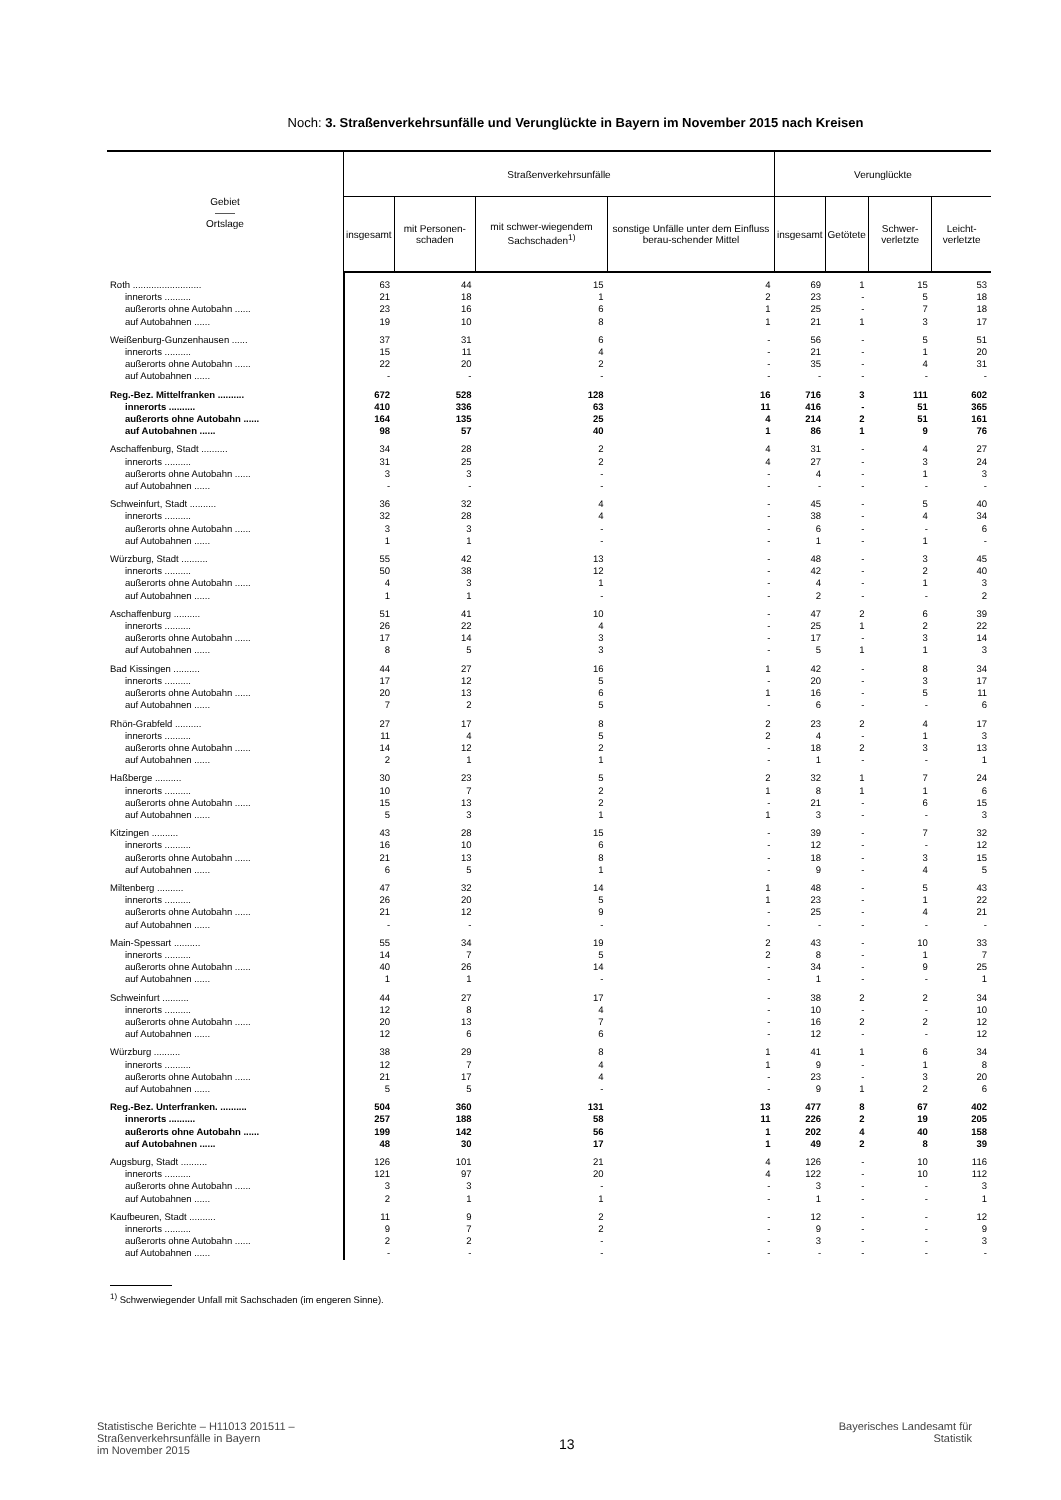Noch: 3. Straßenverkehrsunfälle und Verunglückte in Bayern im November 2015 nach Kreisen
| Gebiet —— Ortslage | Straßenverkehrsunfälle | | | | Verunglückte | | | |
| --- | --- | --- | --- | --- | --- | --- | --- | --- |
| | insgesamt | mit Personen-schaden | mit schwer-wiegendem Sachschaden<sup>1)</sup> | sonstige Unfälle unter dem Einfluss berau-schender Mittel | insgesamt | Getötete | Schwer-verletzte | Leicht-verletzte |
| Roth .......................... | 63 | 44 | 15 | 4 | 69 | 1 | 15 | 53 |
| innerorts .......... | 21 | 18 | 1 | 2 | 23 | - | 5 | 18 |
| außerorts ohne Autobahn ...... | 23 | 16 | 6 | 1 | 25 | - | 7 | 18 |
| auf Autobahnen ...... | 19 | 10 | 8 | 1 | 21 | 1 | 3 | 17 |
| Weißenburg-Gunzenhausen ...... | 37 | 31 | 6 | - | 56 | - | 5 | 51 |
| innerorts .......... | 15 | 11 | 4 | - | 21 | - | 1 | 20 |
| außerorts ohne Autobahn ...... | 22 | 20 | 2 | - | 35 | - | 4 | 31 |
| auf Autobahnen ...... | - | - | - | - | - | - | - | - |
| Reg.-Bez. Mittelfranken .......... | 672 | 528 | 128 | 16 | 716 | 3 | 111 | 602 |
| innerorts .......... | 410 | 336 | 63 | 11 | 416 | - | 51 | 365 |
| außerorts ohne Autobahn ...... | 164 | 135 | 25 | 4 | 214 | 2 | 51 | 161 |
| auf Autobahnen ...... | 98 | 57 | 40 | 1 | 86 | 1 | 9 | 76 |
| Aschaffenburg, Stadt .......... | 34 | 28 | 2 | 4 | 31 | - | 4 | 27 |
| innerorts .......... | 31 | 25 | 2 | 4 | 27 | - | 3 | 24 |
| außerorts ohne Autobahn ...... | 3 | 3 | - | - | 4 | - | 1 | 3 |
| auf Autobahnen ...... | - | - | - | - | - | - | - | - |
| Schweinfurt, Stadt .......... | 36 | 32 | 4 | - | 45 | - | 5 | 40 |
| innerorts .......... | 32 | 28 | 4 | - | 38 | - | 4 | 34 |
| außerorts ohne Autobahn ...... | 3 | 3 | - | - | 6 | - | - | 6 |
| auf Autobahnen ...... | 1 | 1 | - | - | 1 | - | 1 | - |
| Würzburg, Stadt .......... | 55 | 42 | 13 | - | 48 | - | 3 | 45 |
| innerorts .......... | 50 | 38 | 12 | - | 42 | - | 2 | 40 |
| außerorts ohne Autobahn ...... | 4 | 3 | 1 | - | 4 | - | 1 | 3 |
| auf Autobahnen ...... | 1 | 1 | - | - | 2 | - | - | 2 |
| Aschaffenburg .......... | 51 | 41 | 10 | - | 47 | 2 | 6 | 39 |
| innerorts .......... | 26 | 22 | 4 | - | 25 | 1 | 2 | 22 |
| außerorts ohne Autobahn ...... | 17 | 14 | 3 | - | 17 | - | 3 | 14 |
| auf Autobahnen ...... | 8 | 5 | 3 | - | 5 | 1 | 1 | 3 |
| Bad Kissingen .......... | 44 | 27 | 16 | 1 | 42 | - | 8 | 34 |
| innerorts .......... | 17 | 12 | 5 | - | 20 | - | 3 | 17 |
| außerorts ohne Autobahn ...... | 20 | 13 | 6 | 1 | 16 | - | 5 | 11 |
| auf Autobahnen ...... | 7 | 2 | 5 | - | 6 | - | - | 6 |
| Rhön-Grabfeld .......... | 27 | 17 | 8 | 2 | 23 | 2 | 4 | 17 |
| innerorts .......... | 11 | 4 | 5 | 2 | 4 | - | 1 | 3 |
| außerorts ohne Autobahn ...... | 14 | 12 | 2 | - | 18 | 2 | 3 | 13 |
| auf Autobahnen ...... | 2 | 1 | 1 | - | 1 | - | - | 1 |
| Haßberge .......... | 30 | 23 | 5 | 2 | 32 | 1 | 7 | 24 |
| innerorts .......... | 10 | 7 | 2 | 1 | 8 | 1 | 1 | 6 |
| außerorts ohne Autobahn ...... | 15 | 13 | 2 | - | 21 | - | 6 | 15 |
| auf Autobahnen ...... | 5 | 3 | 1 | 1 | 3 | - | - | 3 |
| Kitzingen .......... | 43 | 28 | 15 | - | 39 | - | 7 | 32 |
| innerorts .......... | 16 | 10 | 6 | - | 12 | - | - | 12 |
| außerorts ohne Autobahn ...... | 21 | 13 | 8 | - | 18 | - | 3 | 15 |
| auf Autobahnen ...... | 6 | 5 | 1 | - | 9 | - | 4 | 5 |
| Miltenberg .......... | 47 | 32 | 14 | 1 | 48 | - | 5 | 43 |
| innerorts .......... | 26 | 20 | 5 | 1 | 23 | - | 1 | 22 |
| außerorts ohne Autobahn ...... | 21 | 12 | 9 | - | 25 | - | 4 | 21 |
| auf Autobahnen ...... | - | - | - | - | - | - | - | - |
| Main-Spessart .......... | 55 | 34 | 19 | 2 | 43 | - | 10 | 33 |
| innerorts .......... | 14 | 7 | 5 | 2 | 8 | - | 1 | 7 |
| außerorts ohne Autobahn ...... | 40 | 26 | 14 | - | 34 | - | 9 | 25 |
| auf Autobahnen ...... | 1 | 1 | - | - | 1 | - | - | 1 |
| Schweinfurt .......... | 44 | 27 | 17 | - | 38 | 2 | 2 | 34 |
| innerorts .......... | 12 | 8 | 4 | - | 10 | - | - | 10 |
| außerorts ohne Autobahn ...... | 20 | 13 | 7 | - | 16 | 2 | 2 | 12 |
| auf Autobahnen ...... | 12 | 6 | 6 | - | 12 | - | - | 12 |
| Würzburg .......... | 38 | 29 | 8 | 1 | 41 | 1 | 6 | 34 |
| innerorts .......... | 12 | 7 | 4 | 1 | 9 | - | 1 | 8 |
| außerorts ohne Autobahn ...... | 21 | 17 | 4 | - | 23 | - | 3 | 20 |
| auf Autobahnen ...... | 5 | 5 | - | - | 9 | 1 | 2 | 6 |
| Reg.-Bez. Unterfranken. .......... | 504 | 360 | 131 | 13 | 477 | 8 | 67 | 402 |
| innerorts .......... | 257 | 188 | 58 | 11 | 226 | 2 | 19 | 205 |
| außerorts ohne Autobahn ...... | 199 | 142 | 56 | 1 | 202 | 4 | 40 | 158 |
| auf Autobahnen ...... | 48 | 30 | 17 | 1 | 49 | 2 | 8 | 39 |
| Augsburg, Stadt .......... | 126 | 101 | 21 | 4 | 126 | - | 10 | 116 |
| innerorts .......... | 121 | 97 | 20 | 4 | 122 | - | 10 | 112 |
| außerorts ohne Autobahn ...... | 3 | 3 | - | - | 3 | - | - | 3 |
| auf Autobahnen ...... | 2 | 1 | 1 | - | 1 | - | - | 1 |
| Kaufbeuren, Stadt .......... | 11 | 9 | 2 | - | 12 | - | - | 12 |
| innerorts .......... | 9 | 7 | 2 | - | 9 | - | - | 9 |
| außerorts ohne Autobahn ...... | 2 | 2 | - | - | 3 | - | - | 3 |
| auf Autobahnen ...... | - | - | - | - | - | - | - | - |
<sup>1)</sup> Schwerwiegender Unfall mit Sachschaden (im engeren Sinne).
Statistische Berichte – H11013 201511 –
Straßenverkehrsunfälle in Bayern
im November 2015
13
Bayerisches Landesamt für
Statistik